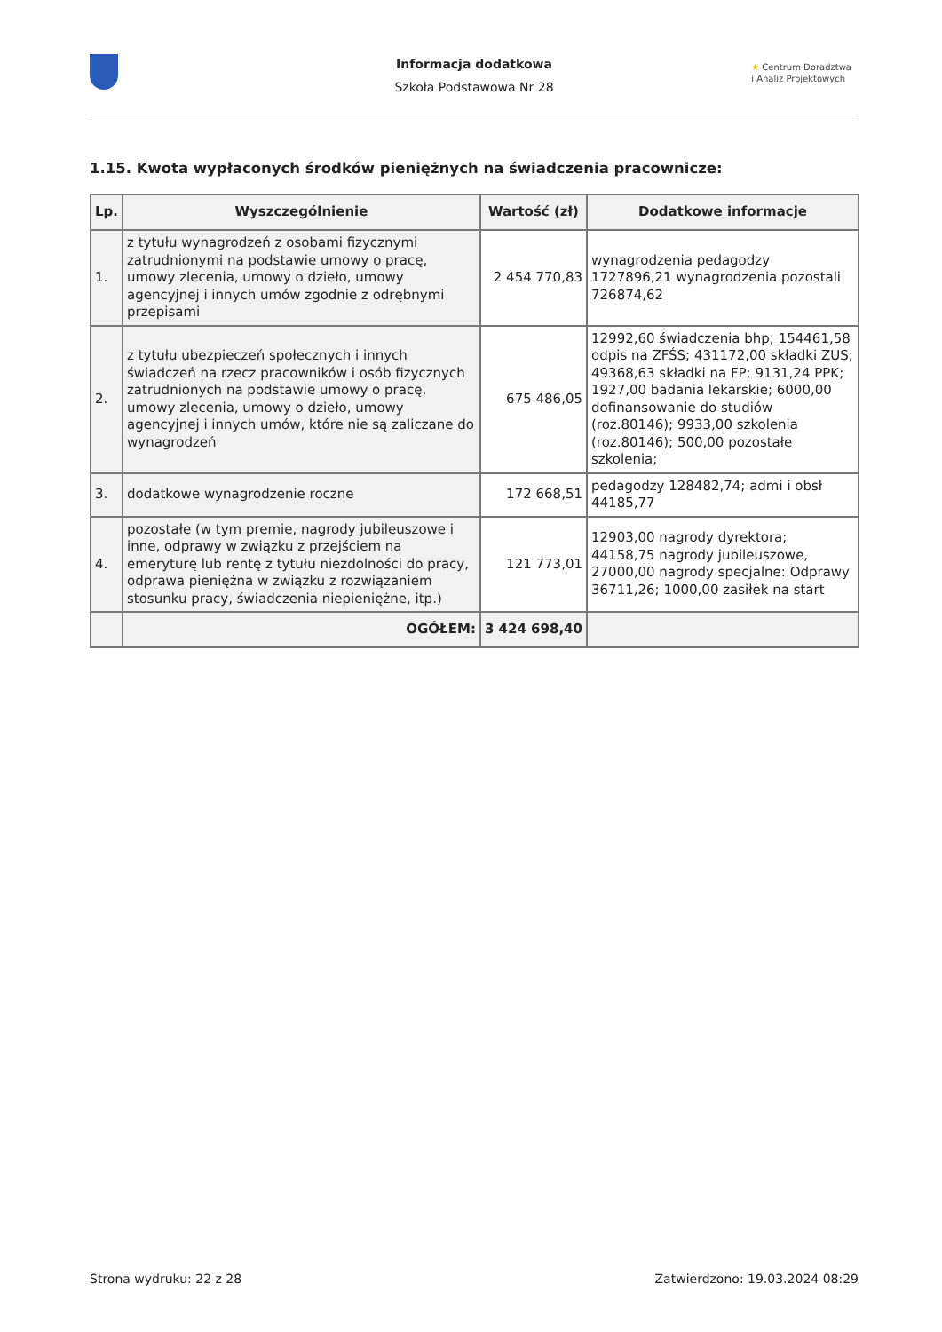Informacja dodatkowa
Szkoła Podstawowa Nr 28
★ Centrum Doradztwa
i Analiz Projektowych
1.15. Kwota wypłaconych środków pieniężnych na świadczenia pracownicze:
| Lp. | Wyszczególnienie | Wartość (zł) | Dodatkowe informacje |
| --- | --- | --- | --- |
| 1. | z tytułu wynagrodzeń z osobami fizycznymi zatrudnionymi na podstawie umowy o pracę, umowy zlecenia, umowy o dzieło, umowy agencyjnej i innych umów zgodnie z odrębnymi przepisami | 2 454 770,83 | wynagrodzenia pedagodzy 1727896,21 wynagrodzenia pozostali 726874,62 |
| 2. | z tytułu ubezpieczeń społecznych i innych świadczeń na rzecz pracowników i osób fizycznych zatrudnionych na podstawie umowy o pracę, umowy zlecenia, umowy o dzieło, umowy agencyjnej i innych umów, które nie są zaliczane do wynagrodzeń | 675 486,05 | 12992,60 świadczenia bhp; 154461,58 odpis na ZFŚS; 431172,00 składki ZUS; 49368,63 składki na FP; 9131,24 PPK; 1927,00 badania lekarskie; 6000,00 dofinansowanie do studiów (roz.80146); 9933,00 szkolenia (roz.80146); 500,00 pozostałe szkolenia; |
| 3. | dodatkowe wynagrodzenie roczne | 172 668,51 | pedagodzy 128482,74; admi i obsł 44185,77 |
| 4. | pozostałe (w tym premie, nagrody jubileuszowe i inne, odprawy w związku z przejściem na emeryturę lub rentę z tytułu niezdolności do pracy, odprawa pieniężna w związku z rozwiązaniem stosunku pracy, świadczenia niepieniężne, itp.) | 121 773,01 | 12903,00 nagrody dyrektora; 44158,75 nagrody jubileuszowe, 27000,00 nagrody specjalne: Odprawy 36711,26; 1000,00 zasiłek na start |
| | OGÓŁEM: | 3 424 698,40 | |
Strona wydruku: 22 z 28 Zatwierdzono: 19.03.2024 08:29